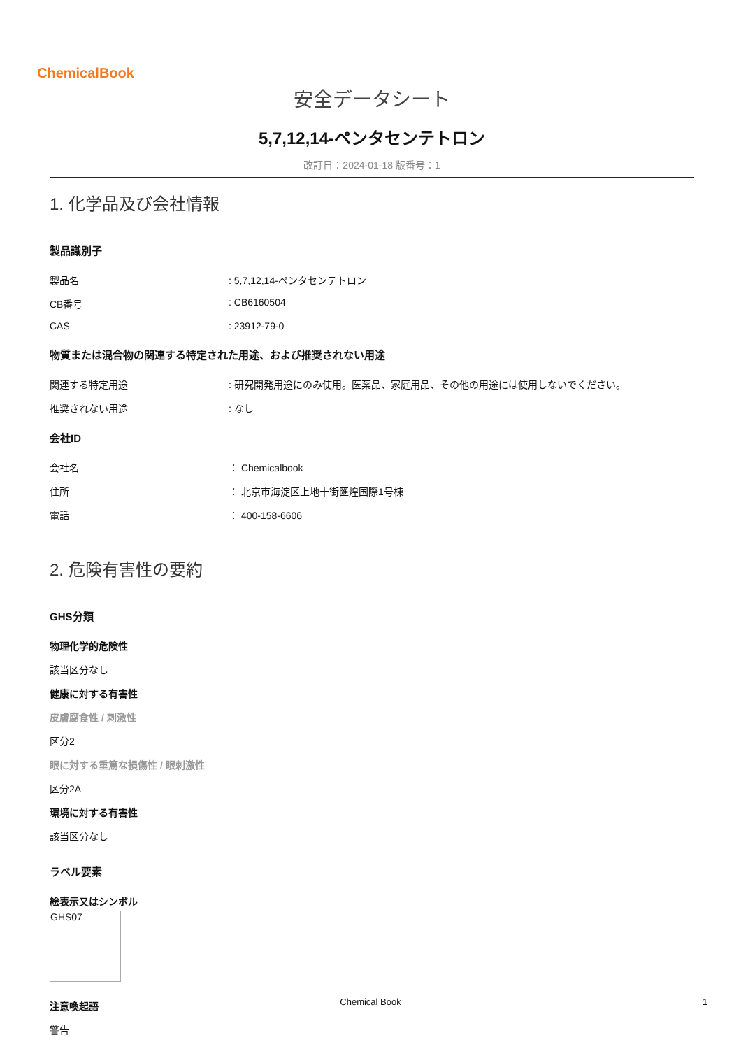ChemicalBook
安全データシート
5,7,12,14-ペンタセンテトロン
改訂日：2024-01-18 版番号：1
1. 化学品及び会社情報
製品識別子
製品名 : 5,7,12,14-ペンタセンテトロン
CB番号 : CB6160504
CAS : 23912-79-0
物質または混合物の関連する特定された用途、および推奨されない用途
関連する特定用途 : 研究開発用途にのみ使用。医薬品、家庭用品、その他の用途には使用しないでください。
推奨されない用途 : なし
会社ID
会社名 ： Chemicalbook
住所 ： 北京市海淀区上地十街匯煌国際1号棟
電話 ： 400-158-6606
2. 危険有害性の要約
GHS分類
物理化学的危険性
該当区分なし
健康に対する有害性
皮膚腐食性 / 刺激性
区分2
眼に対する重篤な損傷性 / 眼刺激性
区分2A
環境に対する有害性
該当区分なし
ラベル要素
絵表示又はシンボル
GHS07
注意喚起語
警告
Chemical Book 1